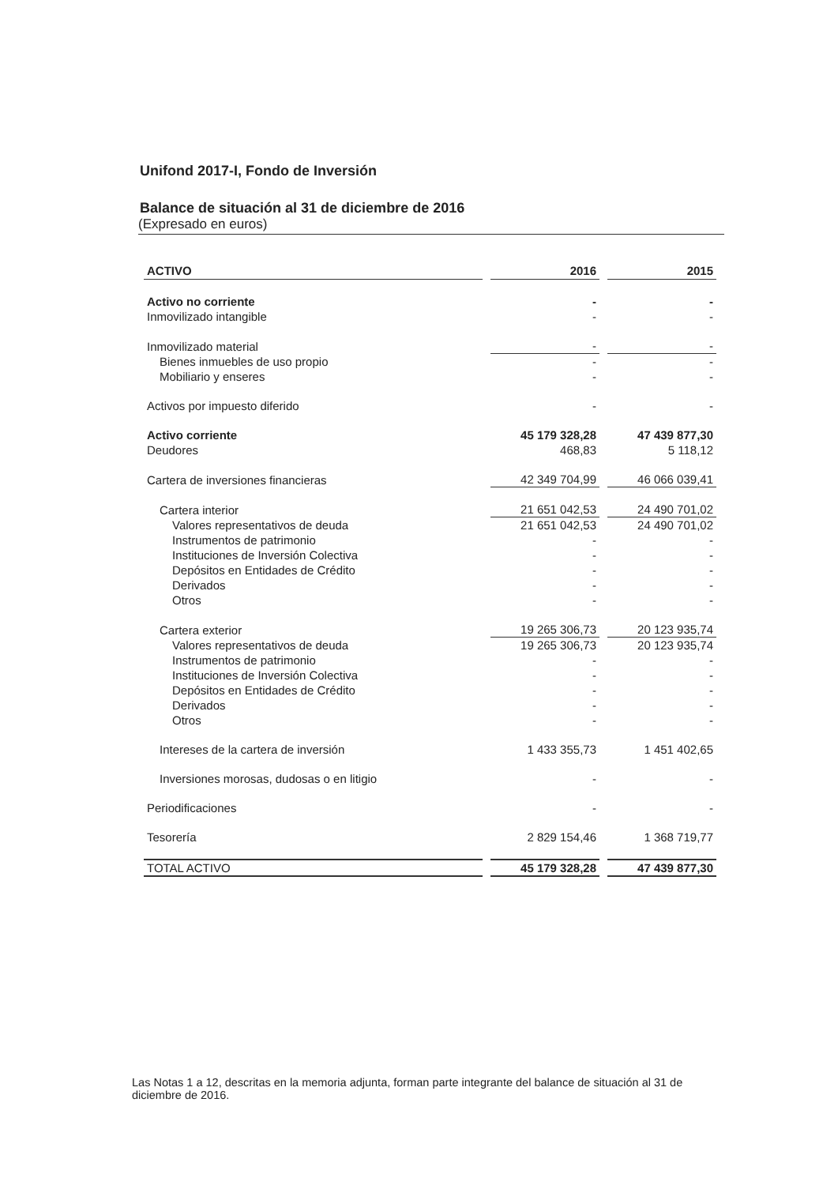Unifond 2017-I, Fondo de Inversión
Balance de situación al 31 de diciembre de 2016
(Expresado en euros)
| ACTIVO | 2016 | 2015 |
| --- | --- | --- |
| Activo no corriente | - | - |
| Inmovilizado intangible | - | - |
| Inmovilizado material | - | - |
| Bienes inmuebles de uso propio | - | - |
| Mobiliario y enseres | - | - |
| Activos por impuesto diferido | - | - |
| Activo corriente | 45 179 328,28 | 47 439 877,30 |
| Deudores | 468,83 | 5 118,12 |
| Cartera de inversiones financieras | 42 349 704,99 | 46 066 039,41 |
| Cartera interior | 21 651 042,53 | 24 490 701,02 |
| Valores representativos de deuda | 21 651 042,53 | 24 490 701,02 |
| Instrumentos de patrimonio | - | - |
| Instituciones de Inversión Colectiva | - | - |
| Depósitos en Entidades de Crédito | - | - |
| Derivados | - | - |
| Otros | - | - |
| Cartera exterior | 19 265 306,73 | 20 123 935,74 |
| Valores representativos de deuda | 19 265 306,73 | 20 123 935,74 |
| Instrumentos de patrimonio | - | - |
| Instituciones de Inversión Colectiva | - | - |
| Depósitos en Entidades de Crédito | - | - |
| Derivados | - | - |
| Otros | - | - |
| Intereses de la cartera de inversión | 1 433 355,73 | 1 451 402,65 |
| Inversiones morosas, dudosas o en litigio | - | - |
| Periodificaciones | - | - |
| Tesorería | 2 829 154,46 | 1 368 719,77 |
| TOTAL ACTIVO | 45 179 328,28 | 47 439 877,30 |
Las Notas 1 a 12, descritas en la memoria adjunta, forman parte integrante del balance de situación al 31 de diciembre de 2016.